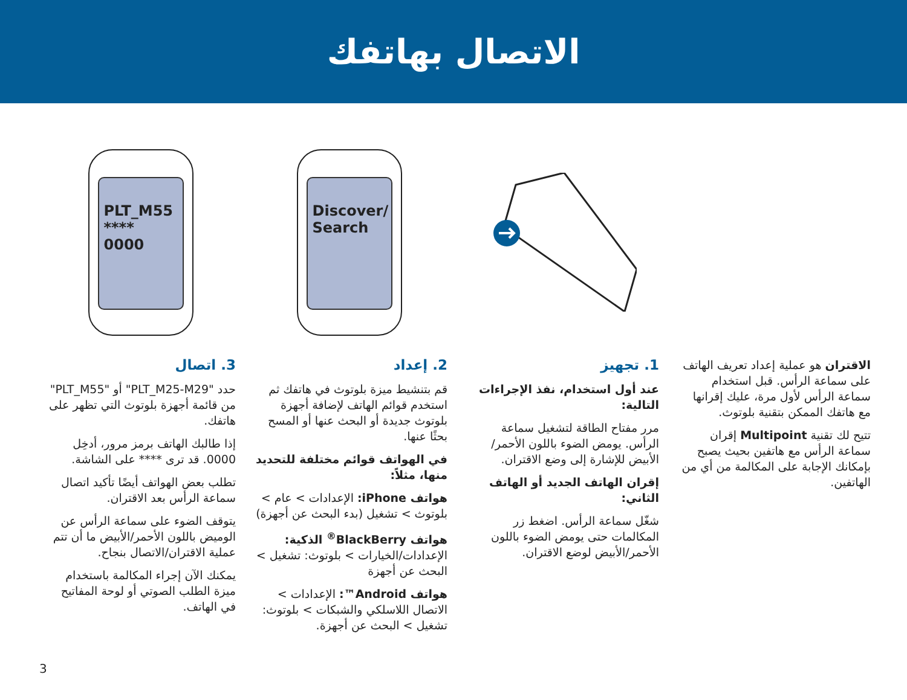الاتصال بهاتفك
Discover/ Search PLT_M55
**** 0000
الاقتران هو عملية إعداد تعريف الهاتف على سماعة الرأس. قبل استخدام سماعة الرأس لأول مرة، عليك إقرانها مع هاتفك الممكن بتقنية بلوتوث.
تتيح لك تقنية Multipoint إقران سماعة الرأس مع هاتفين بحيث يصبح بإمكانك الإجابة على المكالمة من أي من الهاتفين.
1. تجهيز
عند أول استخدام، نفذ الإجراءات التالية:
مرر مفتاح الطاقة لتشغيل سماعة الرأس. يومض الضوء باللون الأحمر/الأبيض للإشارة إلى وضع الاقتران.
إقران الهاتف الجديد أو الهاتف الثاني:
شغّل سماعة الرأس. اضغط زر المكالمات حتى يومض الضوء باللون الأحمر/الأبيض لوضع الاقتران.
2. إعداد
قم بتنشيط ميزة بلوتوث في هاتفك ثم استخدم قوائم الهاتف لإضافة أجهزة بلوتوث جديدة أو البحث عنها أو المسح بحثًا عنها.
في الهواتف قوائم مختلفة للتحديد منها، مثلاً:
هواتف iPhone: الإعدادات > عام > بلوتوث > تشغيل (بدء البحث عن أجهزة)
هواتف BlackBerry<sup>®</sup> الذكية: الإعدادات/الخيارات > بلوتوث: تشغيل > البحث عن أجهزة
هواتف Android™: الإعدادات > الاتصال اللاسلكي والشبكات > بلوتوث: تشغيل > البحث عن أجهزة.
3. اتصال
حدد "PLT_M25-M29" أو "PLT_M55" من قائمة أجهزة بلوتوث التي تظهر على هاتفك.
إذا طالبك الهاتف برمز مرور، أدخِل 0000. قد ترى **** على الشاشة.
تطلب بعض الهواتف أيضًا تأكيد اتصال سماعة الرأس بعد الاقتران.
يتوقف الضوء على سماعة الرأس عن الوميض باللون الأحمر/الأبيض ما أن تتم عملية الاقتران/الاتصال بنجاح.
يمكنك الآن إجراء المكالمة باستخدام ميزة الطلب الصوتي أو لوحة المفاتيح في الهاتف.
3